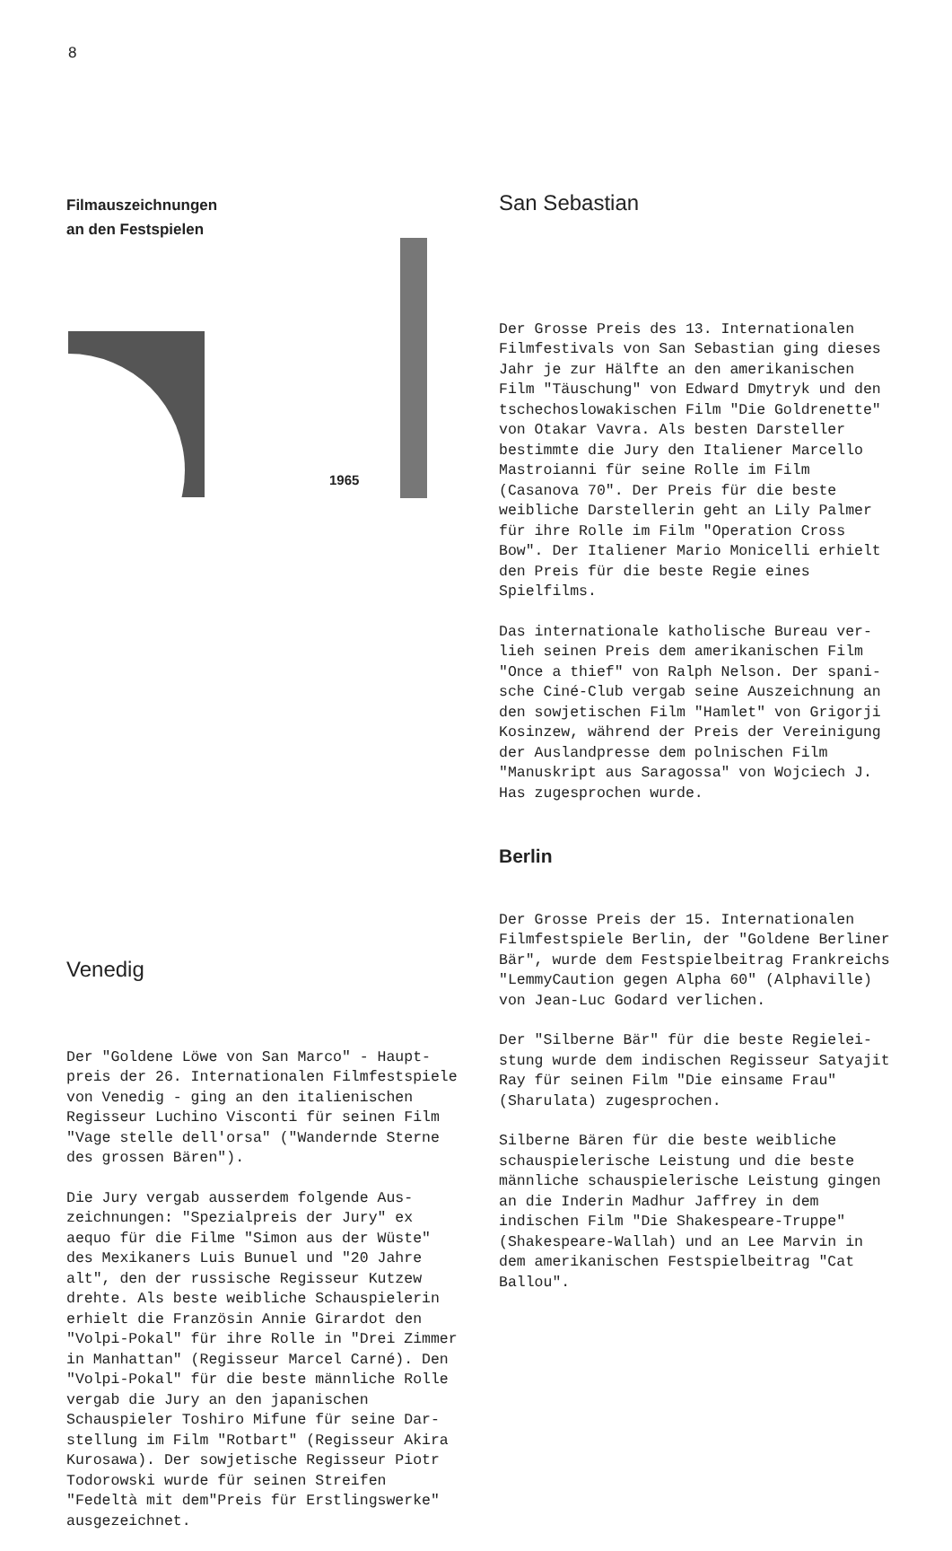8
Filmauszeichnungen
an den Festspielen
1965
Venedig
Der "Goldene Löwe von San Marco" - Haupt­preis der 26. Internationalen Filmfest­spiele von Venedig - ging an den italieni­schen Regisseur Luchino Visconti für sei­nen Film "Vage stelle dell'orsa" ("Wan­dernde Sterne des grossen Bären").
Die Jury vergab ausserdem folgende Aus­zeichnungen: "Spezialpreis der Jury" ex aequo für die Filme "Simon aus der Wüste" des Mexikaners Luis Bunuel und "20 Jahre alt", den der russische Regisseur Kutzew drehte. Als beste weibliche Schauspielerin erhielt die Französin Annie Girardot den "Volpi-Pokal" für ihre Rolle in "Drei Zim­mer in Manhattan" (Regisseur Marcel Carné). Den "Volpi-Pokal" für die beste männliche Rolle vergab die Jury an den japanischen Schauspieler Toshiro Mifune für seine Dar­stellung im Film "Rotbart" (Regisseur Aki­ra Kurosawa). Der sowjetische Regisseur Piotr Todorowski wurde für seinen Streifen "Fedeltà mit dem"Preis für Erstlingswerke" ausgezeichnet.
San Sebastian
Der Grosse Preis des 13. Internationalen Filmfestivals von San Sebastian ging dieses Jahr je zur Hälfte an den amerikanischen Film "Täuschung" von Edward Dmytryk und den tschechoslowakischen Film "Die Goldre­nette" von Otakar Vavra. Als besten Dar­steller bestimmte die Jury den Italiener Marcello Mastroianni für seine Rolle im Film (Casanova 70". Der Preis für die bes­te weibliche Darstellerin geht an Lily Palmer für ihre Rolle im Film "Operation Cross Bow". Der Italiener Mario Monicelli erhielt den Preis für die beste Regie ei­nes Spielfilms.
Das internationale katholische Bureau ver­lieh seinen Preis dem amerikanischen Film "Once a thief" von Ralph Nelson. Der spani­sche Ciné-Club vergab seine Auszeichnung an den sowjetischen Film "Hamlet" von Gri­gorji Kosinzew, während der Preis der Ver­einigung der Auslandpresse dem polnischen Film "Manuskript aus Saragossa" von Woj­ciech J. Has zugesprochen wurde.
Berlin
Der Grosse Preis der 15. Internationalen Filmfestspiele Berlin, der "Goldene Berli­ner Bär", wurde dem Festspielbeitrag Frankreichs "LemmyCaution gegen Alpha 60" (Alphaville) von Jean-Luc Godard verlichen.
Der "Silberne Bär" für die beste Regielei­stung wurde dem indischen Regisseur Satya­jit Ray für seinen Film "Die einsame Frau" (Sharulata) zugesprochen.
Silberne Bären für die beste weibliche schauspielerische Leistung und die beste männliche schauspielerische Leistung gin­gen an die Inderin Madhur Jaffrey in dem indischen Film "Die Shakespeare-Truppe" (Shakespeare-Wallah) und an Lee Marvin in dem amerikanischen Festspielbeitrag "Cat Ballou".